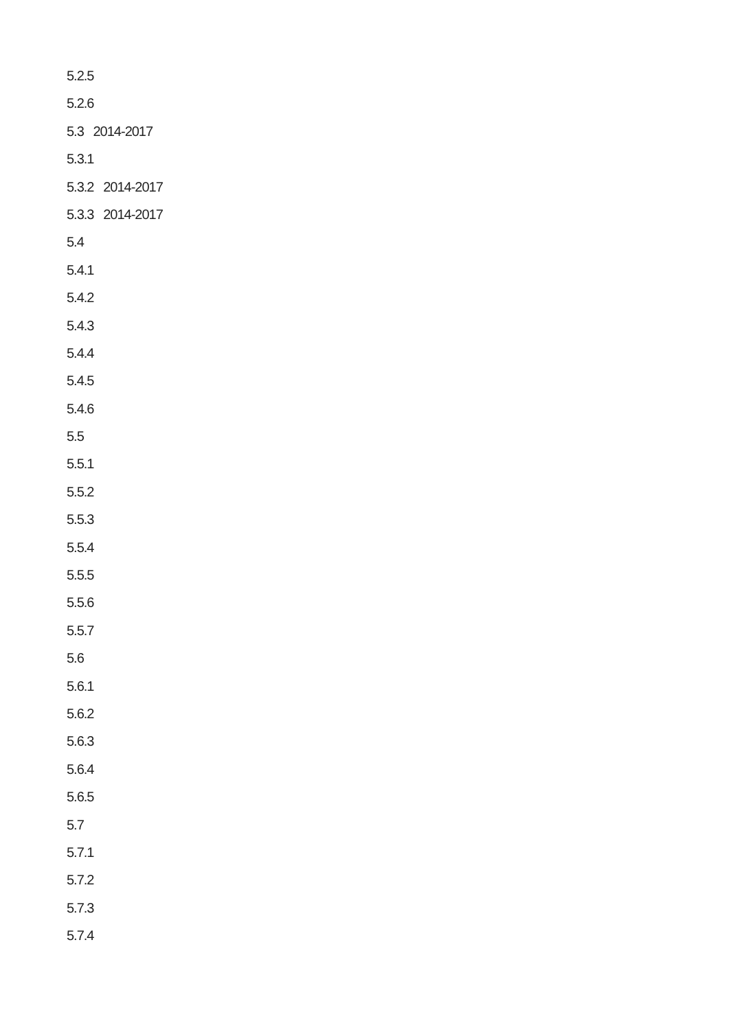5.2.5
5.2.6
5.3 2014-2017
5.3.1
5.3.2 2014-2017
5.3.3 2014-2017
5.4
5.4.1
5.4.2
5.4.3
5.4.4
5.4.5
5.4.6
5.5
5.5.1
5.5.2
5.5.3
5.5.4
5.5.5
5.5.6
5.5.7
5.6
5.6.1
5.6.2
5.6.3
5.6.4
5.6.5
5.7
5.7.1
5.7.2
5.7.3
5.7.4